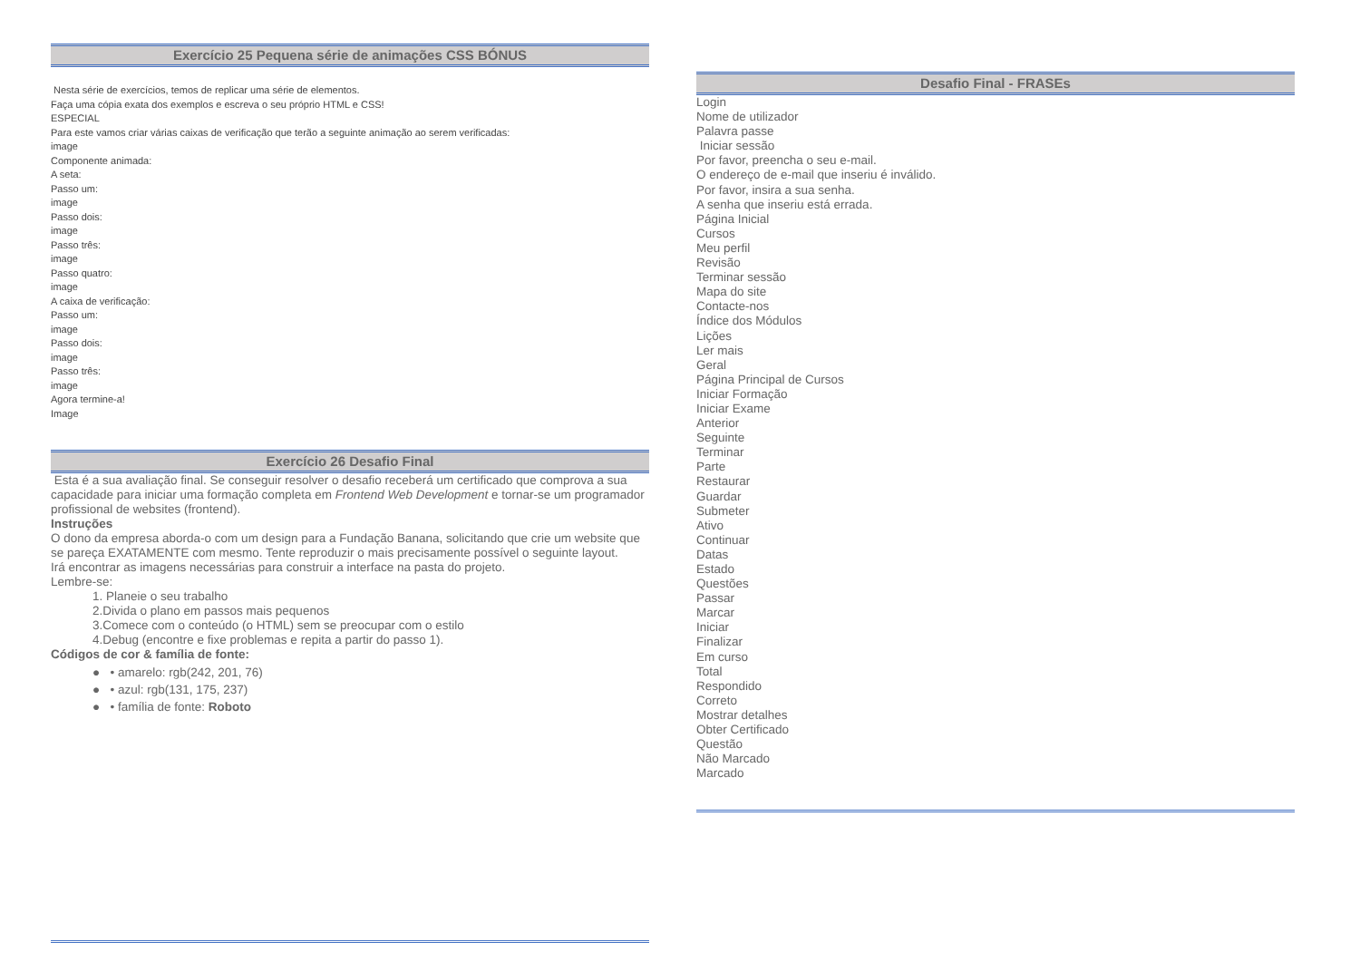Exercício 25 Pequena série de animações CSS BÓNUS
Nesta série de exercícios, temos de replicar uma série de elementos.
Faça uma cópia exata dos exemplos e escreva o seu próprio HTML e CSS!
ESPECIAL
Para este vamos criar várias caixas de verificação que terão a seguinte animação ao serem verificadas:
image
Componente animada:
A seta:
Passo um:
image
Passo dois:
image
Passo três:
image
Passo quatro:
image
A caixa de verificação:
Passo um:
image
Passo dois:
image
Passo três:
image
Agora termine-a!
Image
Exercício 26 Desafio Final
Esta é a sua avaliação final. Se conseguir resolver o desafio receberá um certificado que comprova a sua capacidade para iniciar uma formação completa em Frontend Web Development e tornar-se um programador profissional de websites (frontend).
Instruções
O dono da empresa aborda-o com um design para a Fundação Banana, solicitando que crie um website que se pareça EXATAMENTE com mesmo. Tente reproduzir o mais precisamente possível o seguinte layout.
Irá encontrar as imagens necessárias para construir a interface na pasta do projeto.
Lembre-se:
1. Planeie o seu trabalho
2.Divida o plano em passos mais pequenos
3.Comece com o conteúdo (o HTML) sem se preocupar com o estilo
4.Debug (encontre e fixe problemas e repita a partir do passo 1).
Códigos de cor & família de fonte:
● • amarelo: rgb(242, 201, 76)
● • azul: rgb(131, 175, 237)
● • família de fonte: Roboto
Desafio Final - FRASEs
Login
Nome de utilizador
Palavra passe
Iniciar sessão
Por favor, preencha o seu e-mail.
O endereço de e-mail que inseriu é inválido.
Por favor, insira a sua senha.
A senha que inseriu está errada.
Página Inicial
Cursos
Meu perfil
Revisão
Terminar sessão
Mapa do site
Contacte-nos
Índice dos Módulos
Lições
Ler mais
Geral
Página Principal de Cursos
Iniciar Formação
Iniciar Exame
Anterior
Seguinte
Terminar
Parte
Restaurar
Guardar
Submeter
Ativo
Continuar
Datas
Estado
Questões
Passar
Marcar
Iniciar
Finalizar
Em curso
Total
Respondido
Correto
Mostrar detalhes
Obter Certificado
Questão
Não Marcado
Marcado